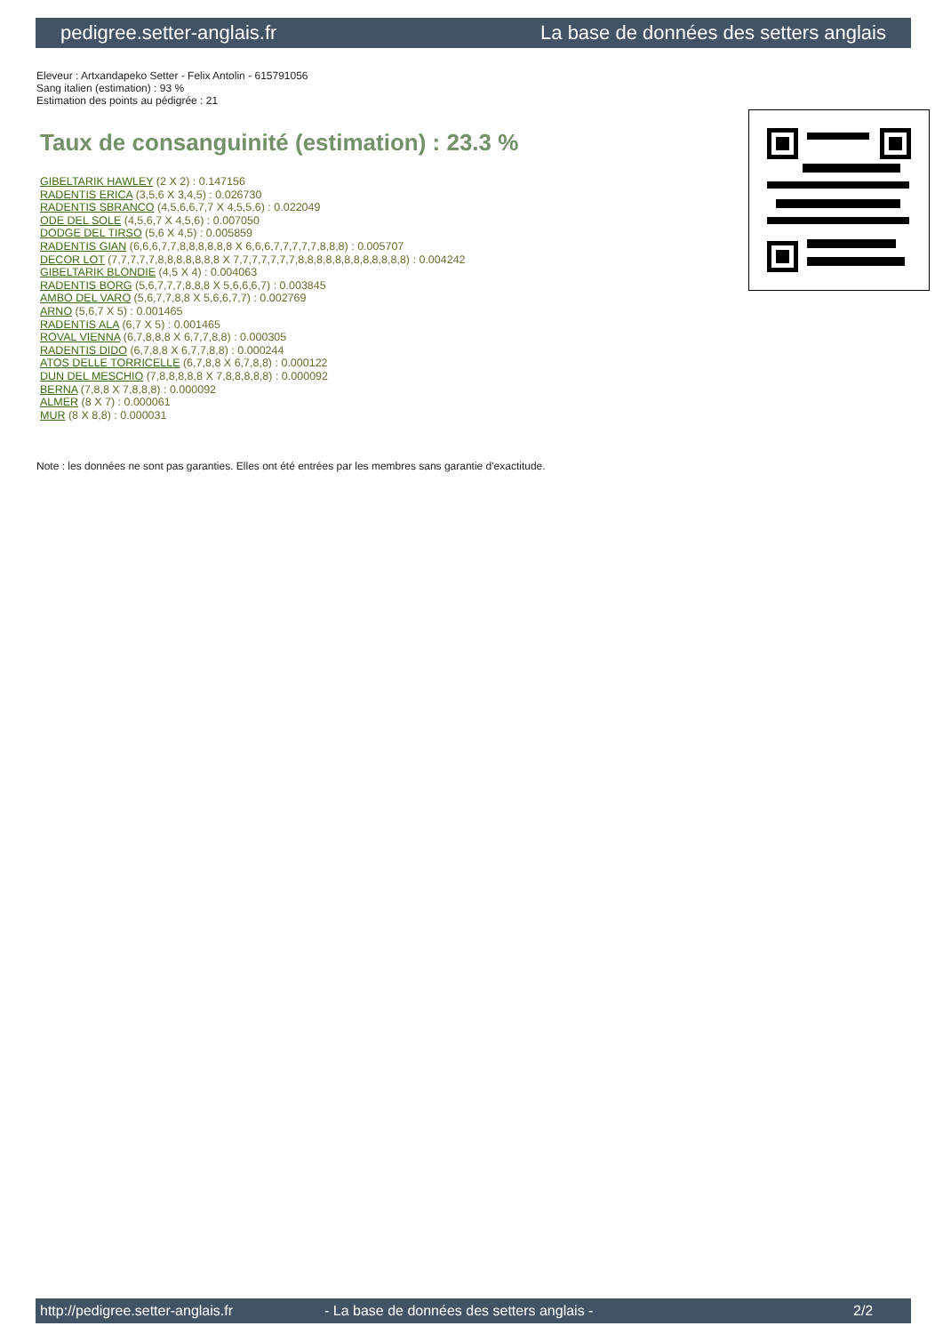pedigree.setter-anglais.fr La base de données des setters anglais
Eleveur : Artxandapeko Setter - Felix Antolin - 615791056
Sang italien (estimation) : 93 %
Estimation des points au pédigrée : 21
Taux de consanguinité (estimation) : 23.3 %
GIBELTARIK HAWLEY (2 X 2) : 0.147156
RADENTIS ERICA (3,5,6 X 3,4,5) : 0.026730
RADENTIS SBRANCO (4,5,6,6,7,7 X 4,5,5,6) : 0.022049
ODE DEL SOLE (4,5,6,7 X 4,5,6) : 0.007050
DODGE DEL TIRSO (5,6 X 4,5) : 0.005859
RADENTIS GIAN (6,6,6,7,7,8,8,8,8,8,8 X 6,6,6,7,7,7,7,7,8,8,8) : 0.005707
DECOR LOT (7,7,7,7,7,8,8,8,8,8,8,8 X 7,7,7,7,7,7,7,8,8,8,8,8,8,8,8,8,8,8,8) : 0.004242
GIBELTARIK BLONDIE (4,5 X 4) : 0.004063
RADENTIS BORG (5,6,7,7,7,8,8,8 X 5,6,6,6,7) : 0.003845
AMBO DEL VARO (5,6,7,7,8,8 X 5,6,6,7,7) : 0.002769
ARNO (5,6,7 X 5) : 0.001465
RADENTIS ALA (6,7 X 5) : 0.001465
ROVAL VIENNA (6,7,8,8,8 X 6,7,7,8,8) : 0.000305
RADENTIS DIDO (6,7,8,8 X 6,7,7,8,8) : 0.000244
ATOS DELLE TORRICELLE (6,7,8,8 X 6,7,8,8) : 0.000122
DUN DEL MESCHIO (7,8,8,8,8,8 X 7,8,8,8,8,8) : 0.000092
BERNA (7,8,8 X 7,8,8,8) : 0.000092
ALMER (8 X 7) : 0.000061
MUR (8 X 8,8) : 0.000031
Note : les données ne sont pas garanties. Elles ont été entrées par les membres sans garantie d'exactitude.
http://pedigree.setter-anglais.fr - La base de données des setters anglais - 2/2